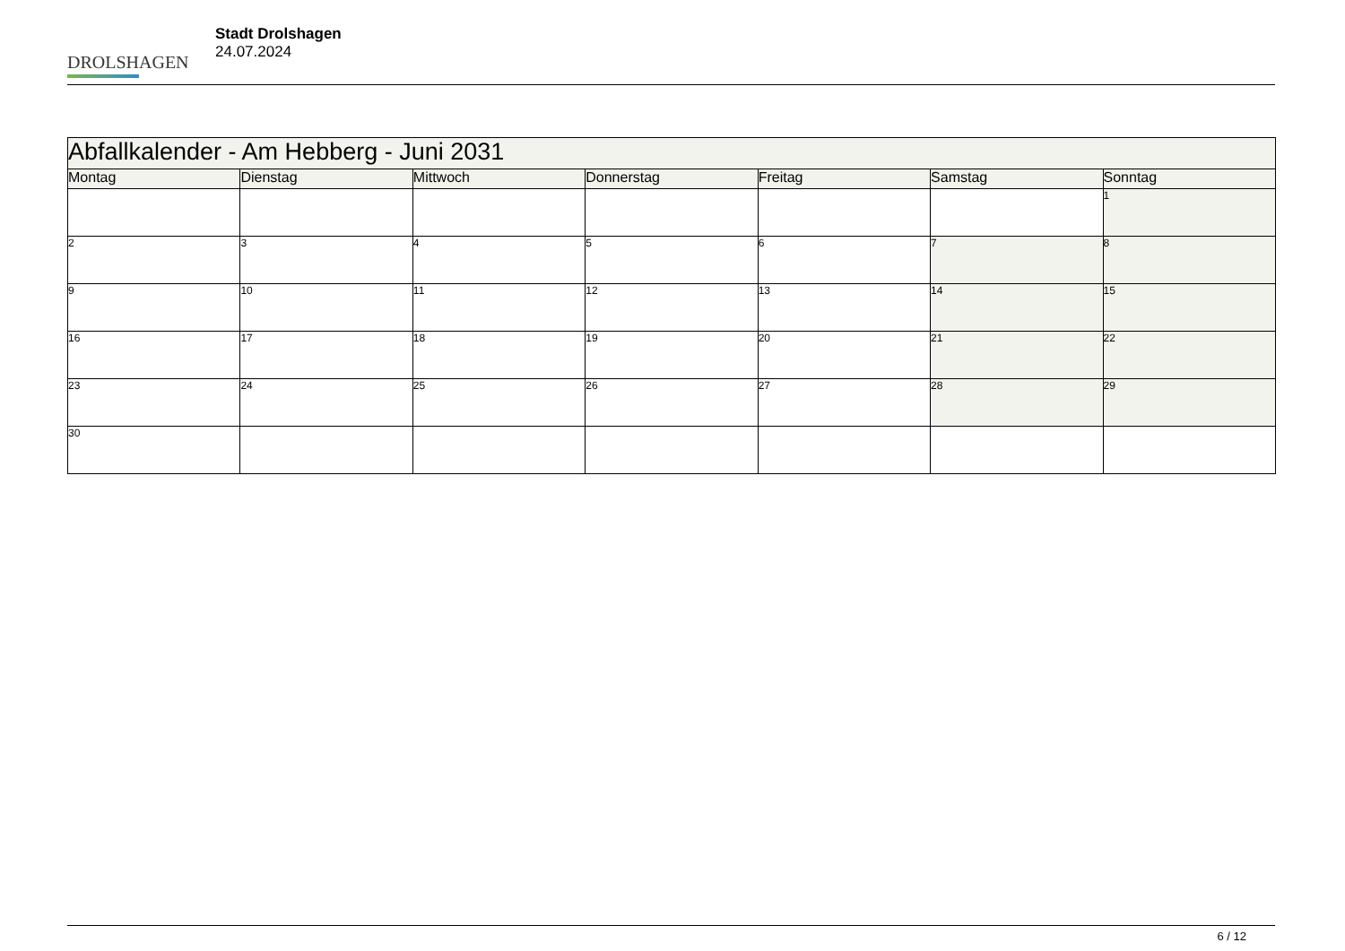DROLSHAGEN
Stadt Drolshagen
24.07.2024
| Abfallkalender - Am Hebberg - Juni 2031 | | | | | | |
| --- | --- | --- | --- | --- | --- | --- |
| Montag | Dienstag | Mittwoch | Donnerstag | Freitag | Samstag | Sonntag |
| | | | | | | 1 |
| 2 | 3 | 4 | 5 | 6 | 7 | 8 |
| 9 | 10 | 11 | 12 | 13 | 14 | 15 |
| 16 | 17 | 18 | 19 | 20 | 21 | 22 |
| 23 | 24 | 25 | 26 | 27 | 28 | 29 |
| 30 | | | | | | |
6 / 12